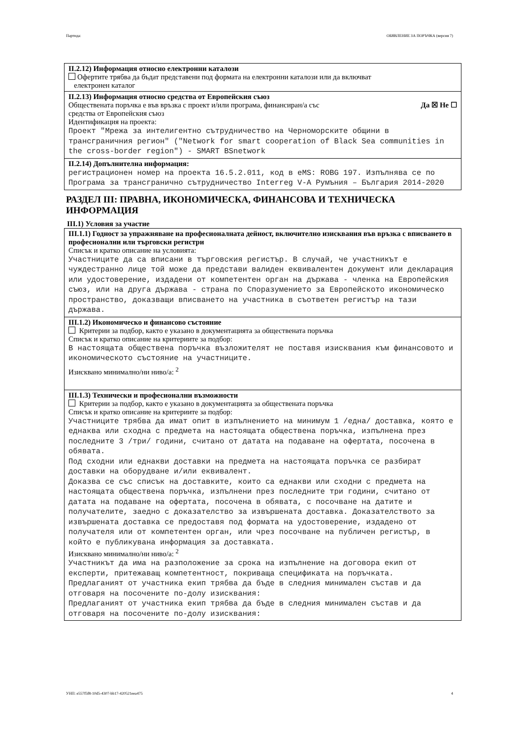Партида: ОБЯВЛЕНИЕ ЗА ПОРЪЧКА (версия 7)
II.2.12) Информация относно електронни каталози
Офертите трябва да бъдат представени под формата на електронни каталози или да включват
електронен каталог
II.2.13) Информация относно средства от Европейския съюз
Обществената поръчка е във връзка с проект и/или програма, финансиран/а със
средства от Европейския съюз Да ☒ Не ☐
Идентификация на проекта:
Проект "Мрежа за интелигентно сътрудничество на Черноморските общини в трансграничния регион" ("Network for smart cooperation of Black Sea communities in the cross-border region") - SMART BSnetwork
II.2.14) Допълнителна информация:
регистрационен номер на проекта 16.5.2.011, код в eMS: ROBG 197. Изпълнява се по Програма за трансгранично сътрудничество Interreg V-A Румъния – България 2014-2020
РАЗДЕЛ III: ПРАВНА, ИКОНОМИЧЕСКА, ФИНАНСОВА И ТЕХНИЧЕСКА ИНФОРМАЦИЯ
III.1) Условия за участие
III.1.1) Годност за упражняване на професионалната дейност, включително изисквания във връзка с вписването в професионални или търговски регистри
Списък и кратко описание на условията:
Участниците да са вписани в търговския регистър. В случай, че участникът е чуждестранно лице той може да представи валиден еквивалентен документ или декларация или удостоверение, издадени от компетентен орган на държава - членка на Европейския съюз, или на друга държава - страна по Споразумението за Европейското икономическо пространство, доказващи вписването на участника в съответен регистър на тази държава.
III.1.2) Икономическо и финансово състояние
Критерии за подбор, както е указано в документацията за обществената поръчка
Списък и кратко описание на критериите за подбор:
В настоящата обществена поръчка възложителят не поставя изисквания към финансовото и икономическото състояние на участниците.
Изисквано минимално/ни ниво/а: <sup>2</sup>
III.1.3) Технически и професионални възможности
Критерии за подбор, както е указано в документацията за обществената поръчка
Списък и кратко описание на критериите за подбор:
Участниците трябва да имат опит в изпълнението на минимум 1 /една/ доставка, която е еднаква или сходна с предмета на настоящата обществена поръчка, изпълнена през последните 3 /три/ години, считано от датата на подаване на офертата, посочена в обявата.
Под сходни или еднакви доставки на предмета на настоящата поръчка се разбират доставки на оборудване и/или еквивалент.
Доказва се със списък на доставките, които са еднакви или сходни с предмета на настоящата обществена поръчка, изпълнени през последните три години, считано от датата на подаване на офертата, посочена в обявата, с посочване на датите и получателите, заедно с доказателство за извършената доставка. Доказателството за извършената доставка се предоставя под формата на удостоверение, издадено от получателя или от компетентен орган, или чрез посочване на публичен регистър, в който е публикувана информация за доставката.
Изисквано минимално/ни ниво/а: <sup>2</sup>
Участникът да има на разположение за срока на изпълнение на договора екип от експерти, притежаващ компетентност, покриваща спецификата на поръчката.
Предлаганият от участника екип трябва да бъде в следния минимален състав и да отговаря на посочените по-долу изисквания:
Предлаганият от участника екип трябва да бъде в следния минимален състав и да отговаря на посочените по-долу изисквания:
УНП: e557f5f8-10d5-4307-bb17-420521eea475 4